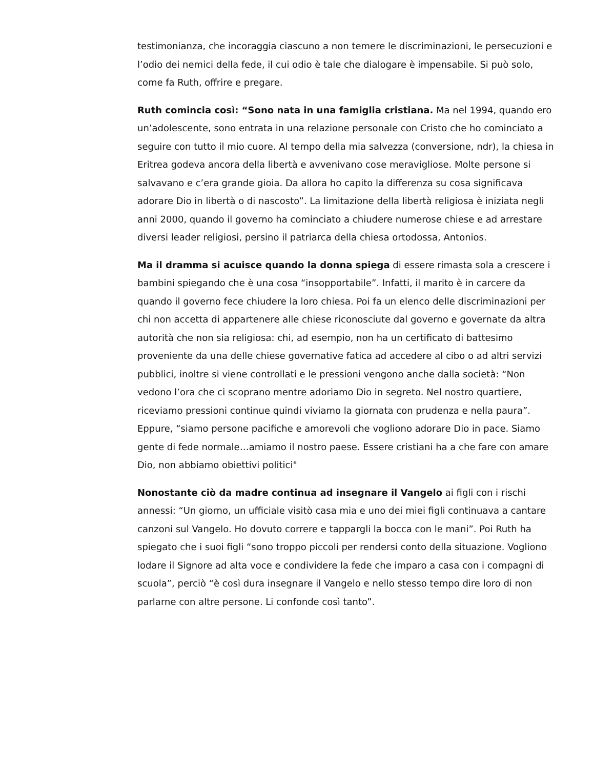testimonianza, che incoraggia ciascuno a non temere le discriminazioni, le persecuzioni e l’odio dei nemici della fede, il cui odio è tale che dialogare è impensabile. Si può solo, come fa Ruth, offrire e pregare.
Ruth comincia così: “Sono nata in una famiglia cristiana. Ma nel 1994, quando ero un’adolescente, sono entrata in una relazione personale con Cristo che ho cominciato a seguire con tutto il mio cuore. Al tempo della mia salvezza (conversione, ndr), la chiesa in Eritrea godeva ancora della libertà e avvenivano cose meravigliose. Molte persone si salvavano e c’era grande gioia. Da allora ho capito la differenza su cosa significava adorare Dio in libertà o di nascosto”. La limitazione della libertà religiosa è iniziata negli anni 2000, quando il governo ha cominciato a chiudere numerose chiese e ad arrestare diversi leader religiosi, persino il patriarca della chiesa ortodossa, Antonios.
Ma il dramma si acuisce quando la donna spiega di essere rimasta sola a crescere i bambini spiegando che è una cosa “insopportabile”. Infatti, il marito è in carcere da quando il governo fece chiudere la loro chiesa. Poi fa un elenco delle discriminazioni per chi non accetta di appartenere alle chiese riconosciute dal governo e governate da altra autorità che non sia religiosa: chi, ad esempio, non ha un certificato di battesimo proveniente da una delle chiese governative fatica ad accedere al cibo o ad altri servizi pubblici, inoltre si viene controllati e le pressioni vengono anche dalla società: “Non vedono l’ora che ci scoprano mentre adoriamo Dio in segreto. Nel nostro quartiere, riceviamo pressioni continue quindi viviamo la giornata con prudenza e nella paura”. Eppure, “siamo persone pacifiche e amorevoli che vogliono adorare Dio in pace. Siamo gente di fede normale…amiamo il nostro paese. Essere cristiani ha a che fare con amare Dio, non abbiamo obiettivi politici"
Nonostante ciò da madre continua ad insegnare il Vangelo ai figli con i rischi annessi: “Un giorno, un ufficiale visitò casa mia e uno dei miei figli continuava a cantare canzoni sul Vangelo. Ho dovuto correre e tappargli la bocca con le mani”. Poi Ruth ha spiegato che i suoi figli “sono troppo piccoli per rendersi conto della situazione. Vogliono lodare il Signore ad alta voce e condividere la fede che imparo a casa con i compagni di scuola”, perciò “è così dura insegnare il Vangelo e nello stesso tempo dire loro di non parlarne con altre persone. Li confonde così tanto”.